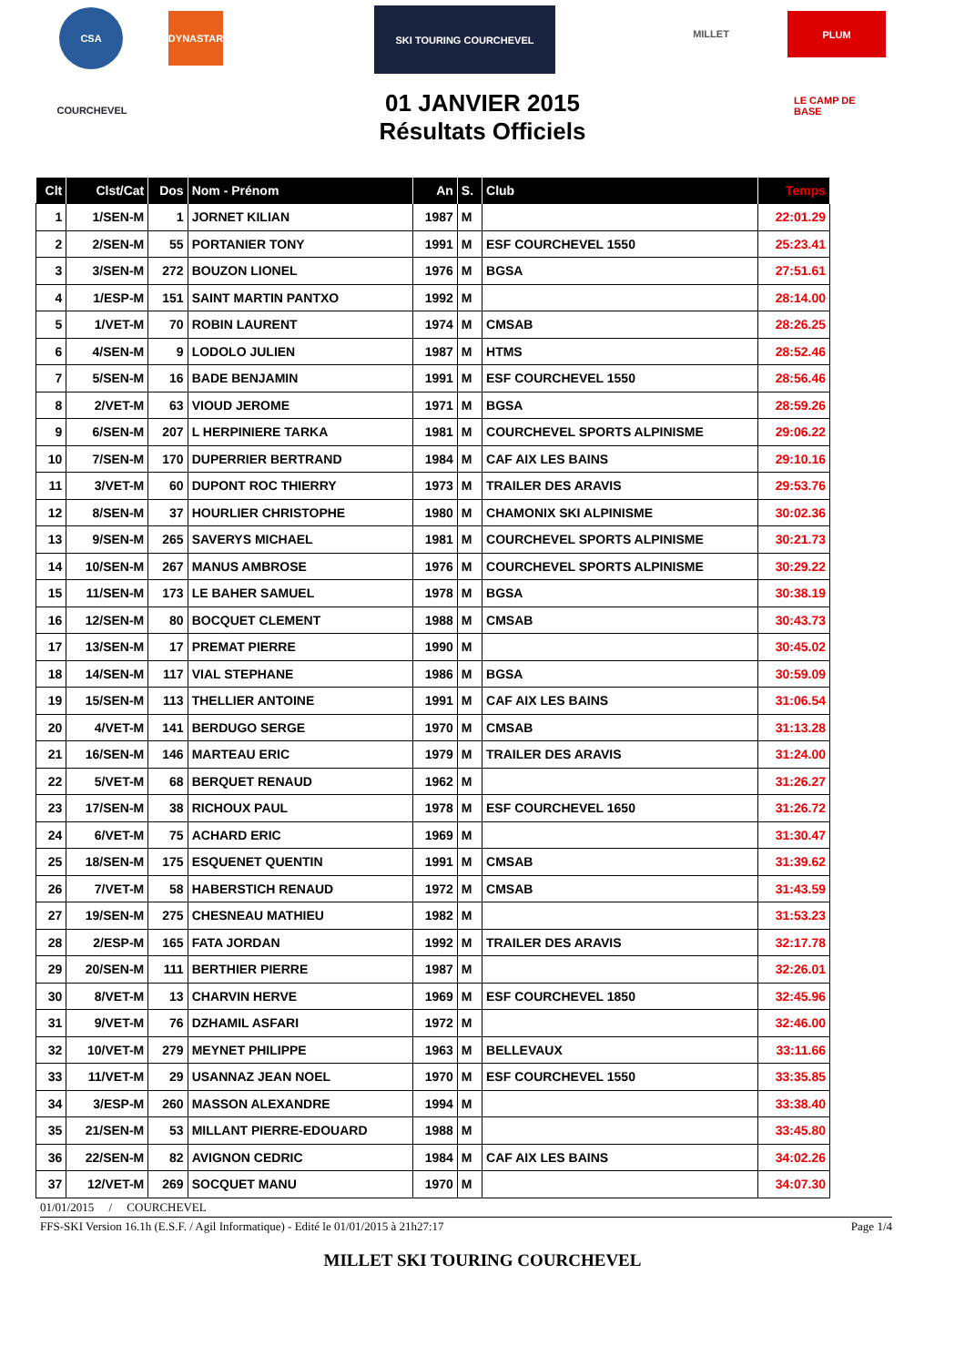CSA DYNASTAR SKI TOURING COURCHEVEL MILLET PLUM
COURCHEVEL
LE CAMP DE BASE
01 JANVIER 2015
Résultats Officiels
| Clt | Clst/Cat | Dos | Nom - Prénom | An | S. | Club | Temps |
| --- | --- | --- | --- | --- | --- | --- | --- |
| 1 | 1/SEN-M | 1 | JORNET KILIAN | 1987 | M | | 22:01.29 |
| 2 | 2/SEN-M | 55 | PORTANIER TONY | 1991 | M | ESF COURCHEVEL 1550 | 25:23.41 |
| 3 | 3/SEN-M | 272 | BOUZON LIONEL | 1976 | M | BGSA | 27:51.61 |
| 4 | 1/ESP-M | 151 | SAINT MARTIN PANTXO | 1992 | M | | 28:14.00 |
| 5 | 1/VET-M | 70 | ROBIN LAURENT | 1974 | M | CMSAB | 28:26.25 |
| 6 | 4/SEN-M | 9 | LODOLO JULIEN | 1987 | M | HTMS | 28:52.46 |
| 7 | 5/SEN-M | 16 | BADE BENJAMIN | 1991 | M | ESF COURCHEVEL 1550 | 28:56.46 |
| 8 | 2/VET-M | 63 | VIOUD JEROME | 1971 | M | BGSA | 28:59.26 |
| 9 | 6/SEN-M | 207 | L HERPINIERE TARKA | 1981 | M | COURCHEVEL SPORTS ALPINISME | 29:06.22 |
| 10 | 7/SEN-M | 170 | DUPERRIER BERTRAND | 1984 | M | CAF AIX LES BAINS | 29:10.16 |
| 11 | 3/VET-M | 60 | DUPONT ROC THIERRY | 1973 | M | TRAILER DES ARAVIS | 29:53.76 |
| 12 | 8/SEN-M | 37 | HOURLIER CHRISTOPHE | 1980 | M | CHAMONIX SKI ALPINISME | 30:02.36 |
| 13 | 9/SEN-M | 265 | SAVERYS MICHAEL | 1981 | M | COURCHEVEL SPORTS ALPINISME | 30:21.73 |
| 14 | 10/SEN-M | 267 | MANUS AMBROSE | 1976 | M | COURCHEVEL SPORTS ALPINISME | 30:29.22 |
| 15 | 11/SEN-M | 173 | LE BAHER SAMUEL | 1978 | M | BGSA | 30:38.19 |
| 16 | 12/SEN-M | 80 | BOCQUET CLEMENT | 1988 | M | CMSAB | 30:43.73 |
| 17 | 13/SEN-M | 17 | PREMAT PIERRE | 1990 | M | | 30:45.02 |
| 18 | 14/SEN-M | 117 | VIAL STEPHANE | 1986 | M | BGSA | 30:59.09 |
| 19 | 15/SEN-M | 113 | THELLIER ANTOINE | 1991 | M | CAF AIX LES BAINS | 31:06.54 |
| 20 | 4/VET-M | 141 | BERDUGO SERGE | 1970 | M | CMSAB | 31:13.28 |
| 21 | 16/SEN-M | 146 | MARTEAU ERIC | 1979 | M | TRAILER DES ARAVIS | 31:24.00 |
| 22 | 5/VET-M | 68 | BERQUET RENAUD | 1962 | M | | 31:26.27 |
| 23 | 17/SEN-M | 38 | RICHOUX PAUL | 1978 | M | ESF COURCHEVEL 1650 | 31:26.72 |
| 24 | 6/VET-M | 75 | ACHARD ERIC | 1969 | M | | 31:30.47 |
| 25 | 18/SEN-M | 175 | ESQUENET QUENTIN | 1991 | M | CMSAB | 31:39.62 |
| 26 | 7/VET-M | 58 | HABERSTICH RENAUD | 1972 | M | CMSAB | 31:43.59 |
| 27 | 19/SEN-M | 275 | CHESNEAU MATHIEU | 1982 | M | | 31:53.23 |
| 28 | 2/ESP-M | 165 | FATA JORDAN | 1992 | M | TRAILER DES ARAVIS | 32:17.78 |
| 29 | 20/SEN-M | 111 | BERTHIER PIERRE | 1987 | M | | 32:26.01 |
| 30 | 8/VET-M | 13 | CHARVIN HERVE | 1969 | M | ESF COURCHEVEL 1850 | 32:45.96 |
| 31 | 9/VET-M | 76 | DZHAMIL ASFARI | 1972 | M | | 32:46.00 |
| 32 | 10/VET-M | 279 | MEYNET PHILIPPE | 1963 | M | BELLEVAUX | 33:11.66 |
| 33 | 11/VET-M | 29 | USANNAZ JEAN NOEL | 1970 | M | ESF COURCHEVEL 1550 | 33:35.85 |
| 34 | 3/ESP-M | 260 | MASSON ALEXANDRE | 1994 | M | | 33:38.40 |
| 35 | 21/SEN-M | 53 | MILLANT PIERRE-EDOUARD | 1988 | M | | 33:45.80 |
| 36 | 22/SEN-M | 82 | AVIGNON CEDRIC | 1984 | M | CAF AIX LES BAINS | 34:02.26 |
| 37 | 12/VET-M | 269 | SOCQUET MANU | 1970 | M | | 34:07.30 |
01/01/2015 / COURCHEVEL
FFS-SKI Version 16.1h (E.S.F. / Agil Informatique) - Edité le 01/01/2015 à 21h27:17 Page 1/4
MILLET SKI TOURING COURCHEVEL